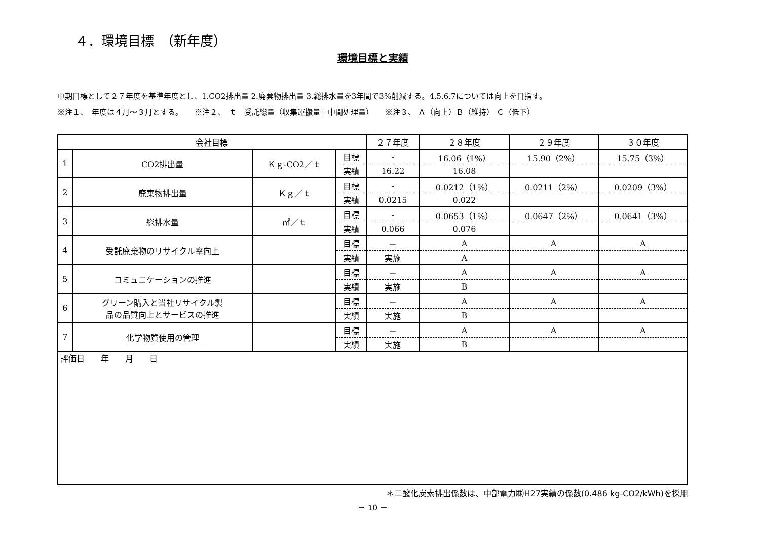４．環境目標　（新年度）
環境目標と実績
中期目標として２７年度を基準年度とし、1.CO2排出量 2.廃棄物排出量 3.総排水量を3年間で3%削減する。4.5.6.7については向上を目指す。
※注１、　年度は４月～３月とする。　　※注２、　ｔ＝受託総量（収集運搬量＋中間処理量）　　※注３、 Ａ（向上）Ｂ（維持） Ｃ（低下）
| 会社目標 | | | | ２７年度 | ２８年度 | ２９年度 | ３０年度 |
| --- | --- | --- | --- | --- | --- | --- | --- |
| 1 | CO2排出量 | Ｋｇ-CO2／ｔ | 目標 | - | 16.06（1%） | 15.90（2%） | 15.75（3%） |
| | | | 実績 | 16.22 | 16.08 | | |
| 2 | 廃棄物排出量 | Ｋｇ／ｔ | 目標 | - | 0.0212（1%） | 0.0211（2%） | 0.0209（3%） |
| | | | 実績 | 0.0215 | 0.022 | | |
| 3 | 総排水量 | ㎥／ｔ | 目標 | - | 0.0653（1%） | 0.0647（2%） | 0.0641（3%） |
| | | | 実績 | 0.066 | 0.076 | | |
| 4 | 受託廃棄物のリサイクル率向上 | | 目標 | － | A | A | A |
| | | | 実績 | 実施 | A | | |
| 5 | コミュニケーションの推進 | | 目標 | － | A | A | A |
| | | | 実績 | 実施 | B | | |
| 6 | グリーン購入と当社リサイクル製 品の品質向上とサービスの推進 | | 目標 | － | A | A | A |
| | | | 実績 | 実施 | B | | |
| 7 | 化学物質使用の管理 | | 目標 | － | A | A | A |
| | | | 実績 | 実施 | B | | |
| 評価日 年 月 日 | | | | | | | |
＊二酸化炭素排出係数は、中部電力㈱H27実績の係数(0.486 kg-CO2/kWh)を採用
－ 10 －